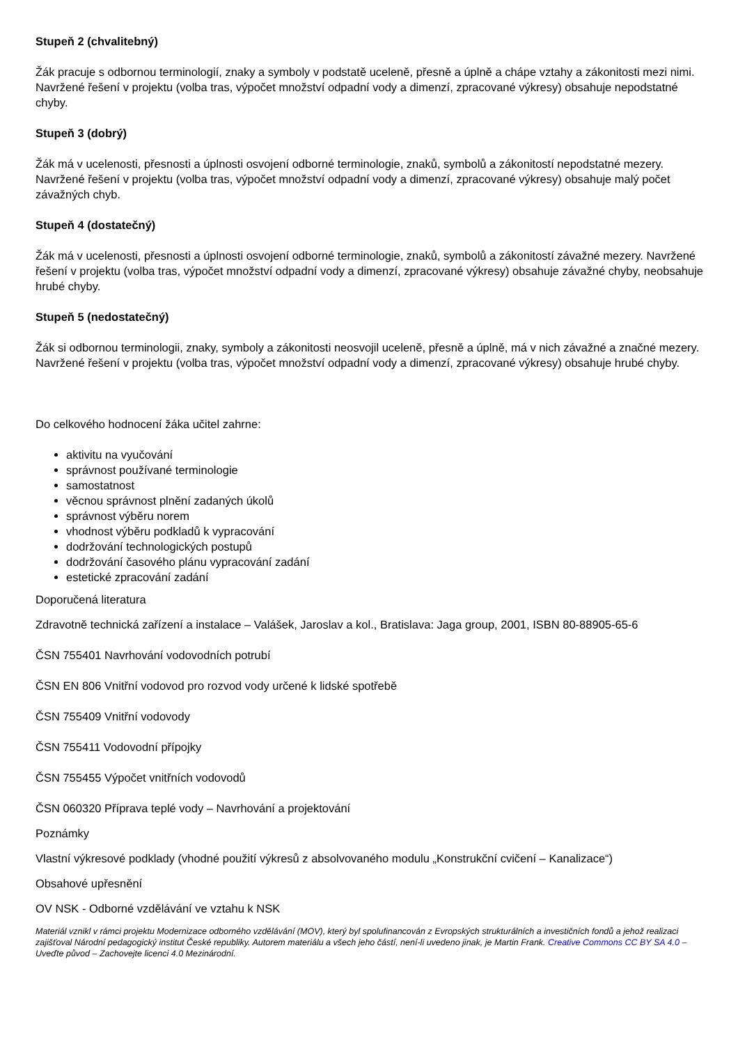Stupeň 2 (chvalitebný)
Žák pracuje s odbornou terminologií, znaky a symboly v podstatě uceleně, přesně a úplně a chápe vztahy a zákonitosti mezi nimi. Navržené řešení v projektu (volba tras, výpočet množství odpadní vody a dimenzí, zpracované výkresy) obsahuje nepodstatné chyby.
Stupeň 3 (dobrý)
Žák má v ucelenosti, přesnosti a úplnosti osvojení odborné terminologie, znaků, symbolů a zákonitostí nepodstatné mezery. Navržené řešení v projektu (volba tras, výpočet množství odpadní vody a dimenzí, zpracované výkresy) obsahuje malý počet závažných chyb.
Stupeň 4 (dostatečný)
Žák má v ucelenosti, přesnosti a úplnosti osvojení odborné terminologie, znaků, symbolů a zákonitostí závažné mezery. Navržené řešení v projektu (volba tras, výpočet množství odpadní vody a dimenzí, zpracované výkresy) obsahuje závažné chyby, neobsahuje hrubé chyby.
Stupeň 5 (nedostatečný)
Žák si odbornou terminologii, znaky, symboly a zákonitosti neosvojil uceleně, přesně a úplně, má v nich závažné a značné mezery. Navržené řešení v projektu (volba tras, výpočet množství odpadní vody a dimenzí, zpracované výkresy) obsahuje hrubé chyby.
Do celkového hodnocení žáka učitel zahrne:
aktivitu na vyučování
správnost používané terminologie
samostatnost
věcnou správnost plnění zadaných úkolů
správnost výběru norem
vhodnost výběru podkladů k vypracování
dodržování technologických postupů
dodržování časového plánu vypracování zadání
estetické zpracování zadání
Doporučená literatura
Zdravotně technická zařízení a instalace – Valášek, Jaroslav a kol., Bratislava: Jaga group, 2001, ISBN 80-88905-65-6
ČSN 755401 Navrhování vodovodních potrubí
ČSN EN 806 Vnitřní vodovod pro rozvod vody určené k lidské spotřebě
ČSN 755409 Vnitřní vodovody
ČSN 755411 Vodovodní přípojky
ČSN 755455 Výpočet vnitřních vodovodů
ČSN 060320 Příprava teplé vody – Navrhování a projektování
Poznámky
Vlastní výkresové podklady (vhodné použití výkresů z absolvovaného modulu „Konstrukční cvičení – Kanalizace“)
Obsahové upřesnění
OV NSK - Odborné vzdělávání ve vztahu k NSK
Materiál vznikl v rámci projektu Modernizace odborného vzdělávání (MOV), který byl spolufinancován z Evropských strukturálních a investičních fondů a jehož realizaci zajišťoval Národní pedagogický institut České republiky. Autorem materiálu a všech jeho částí, není-li uvedeno jinak, je Martin Frank. Creative Commons CC BY SA 4.0 – Uveďte původ – Zachovejte licenci 4.0 Mezinárodní.